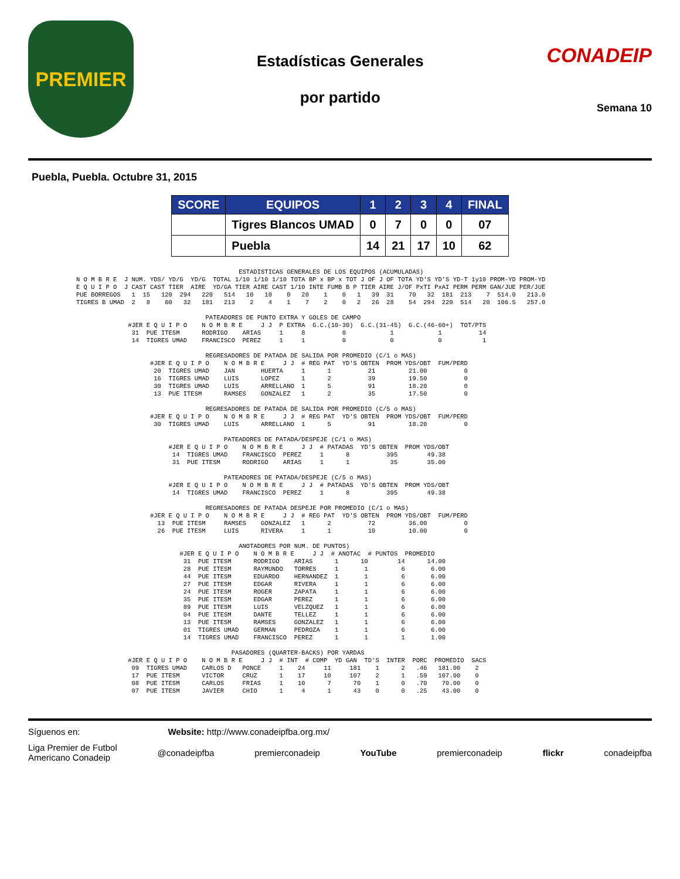PREMIER
Estadísticas Generales
por partido
CONADEIP
Semana 10
Puebla, Puebla. Octubre 31, 2015
| SCORE | EQUIPOS | 1 | 2 | 3 | 4 | FINAL |
| --- | --- | --- | --- | --- | --- | --- |
| | Tigres Blancos UMAD | 0 | 7 | 0 | 0 | 07 |
| | Puebla | 14 | 21 | 17 | 10 | 62 |
                                            ESTADISTICAS GENERALES DE LOS EQUIPOS (ACUMULADAS)
N O M B R E  J NUM. YDS/ YD/G  YD/G  TOTAL 1/10 1/10 1/10 TOTA BP x BP x TOT J OF J OF TOTA YD'S YD'S YD-T 1y10 PROM-YD PROM-YD
E Q U I P O  J CAST CAST TIER  AIRE  YD/GA TIER AIRE CAST 1/10 INTE FUMB B P TIER AIRE J/OF PxTI PxAI PERM PERM GAN/JUE PER/JUE
PUE BORREGOS   1  15   120  294   220   514   10   10    0   20    1    0   1   39  31    70   32  181  213    7  514.0   213.0
TIGRES B UMAD  2   8    60   32   181   213    2    4    1    7    2    0   2   26  28    54  294  220  514   20  106.5   257.0

                                   PATEADORES DE PUNTO EXTRA Y GOLES DE CAMPO
              #JER E Q U I P O    N O M B R E     J J  P EXTRA  G.C.(10-30)  G.C.(31-45)  G.C.(46-60+)  TOT/PTS
               31  PUE ITESM      RODRIGO    ARIAS     1     8          0            1            1          14
               14  TIGRES UMAD    FRANCISCO  PEREZ     1     1          0            0            0           1

                                   REGRESADORES DE PATADA DE SALIDA POR PROMEDIO (C/1 o MAS)
                    #JER E Q U I P O    N O M B R E     J J  # REG PAT  YD'S OBTEN  PROM YDS/OBT  FUM/PERD
                     20  TIGRES UMAD    JAN       HUERTA     1      1          21         21.00          0
                     16  TIGRES UMAD    LUIS      LOPEZ      1      2          39         19.50          0
                     30  TIGRES UMAD    LUIS      ARRELLANO  1      5          91         18.20          0
                     13  PUE ITESM      RAMSES    GONZALEZ   1      2          35         17.50          0

                                   REGRESADORES DE PATADA DE SALIDA POR PROMEDIO (C/5 o MAS)
                    #JER E Q U I P O    N O M B R E     J J  # REG PAT  YD'S OBTEN  PROM YDS/OBT  FUM/PERD
                     30  TIGRES UMAD    LUIS      ARRELLANO  1      5          91         18.20          0

                                        PATEADORES DE PATADA/DESPEJE (C/1 o MAS)
                         #JER E Q U I P O    N O M B R E     J J  # PATADAS  YD'S OBTEN  PROM YDS/OBT
                          14  TIGRES UMAD    FRANCISCO  PEREZ     1      8          395        49.38
                          31  PUE ITESM      RODRIGO    ARIAS     1      1           35        35.00

                                        PATEADORES DE PATADA/DESPEJE (C/5 o MAS)
                         #JER E Q U I P O    N O M B R E     J J  # PATADAS  YD'S OBTEN  PROM YDS/OBT
                          14  TIGRES UMAD    FRANCISCO  PEREZ     1      8          395        49.38

                                   REGRESADORES DE PATADA DESPEJE POR PROMEDIO (C/1 o MAS)
                    #JER E Q U I P O    N O M B R E     J J  # REG PAT  YD'S OBTEN  PROM YDS/OBT  FUM/PERD
                      13  PUE ITESM     RAMSES    GONZALEZ   1      2          72         36.00          0
                      26  PUE ITESM     LUIS      RIVERA     1      1          10         10.00          0

                                            ANOTADORES POR NUM. DE PUNTOS)
                            #JER E Q U I P O    N O M B R E     J J  # ANOTAC  # PUNTOS  PROMEDIO
                             31  PUE ITESM      RODRIGO    ARIAS      1      10        14      14.00
                             28  PUE ITESM      RAYMUNDO   TORRES     1       1         6       6.00
                             44  PUE ITESM      EDUARDO    HERNANDEZ  1       1         6       6.00
                             27  PUE ITESM      EDGAR      RIVERA     1       1         6       6.00
                             24  PUE ITESM      ROGER      ZAPATA     1       1         6       6.00
                             35  PUE ITESM      EDGAR      PEREZ      1       1         6       6.00
                             89  PUE ITESM      LUIS       VELZQUEZ   1       1         6       6.00
                             04  PUE ITESM      DANTE      TELLEZ     1       1         6       6.00
                             13  PUE ITESM      RAMSES     GONZALEZ   1       1         6       6.00
                             01  TIGRES UMAD    GERMAN     PEDROZA    1       1         6       6.00
                             14  TIGRES UMAD    FRANCISCO  PEREZ      1       1         1       1.00

                                          PASADORES (QUARTER-BACKS) POR YARDAS
              #JER E Q U I P O    N O M B R E     J J  # INT  # COMP  YD GAN  TD'S  INTER  PORC  PROMEDIO  SACS
               09  TIGRES UMAD    CARLOS D   PONCE     1    24     11     181    1      2   .46   181.00    2
               17  PUE ITESM      VICTOR     CRUZ      1    17     10     107    2      1   .59   107.00    0
               08  PUE ITESM      CARLOS     FRIAS     1    10      7      70    1      0   .70    70.00    0
               07  PUE ITESM      JAVIER     CHIO      1     4      1      43    0      0   .25    43.00    0
Síguenos en: Website: http://www.conadeipfba.org.mx/
Liga Premier de Futbol
Americano Conadeip @conadeipfba premierconadeip YouTube premierconadeip flickr conadeipfba